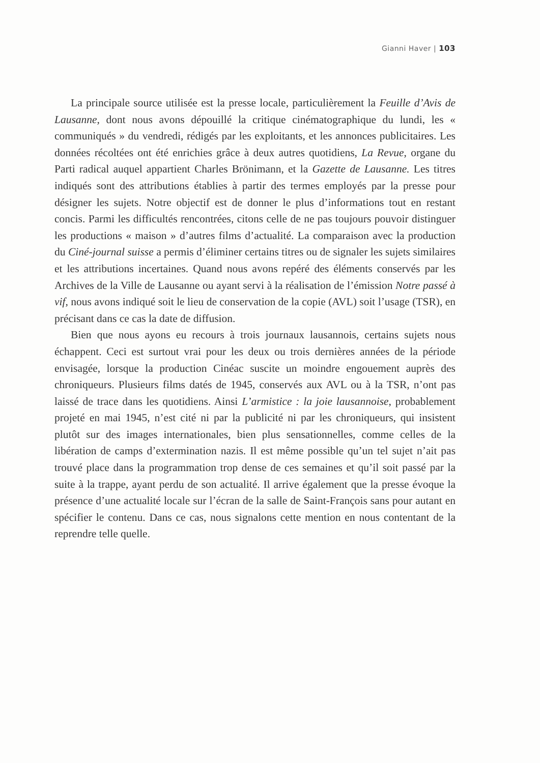Gianni Haver | 103
La principale source utilisée est la presse locale, particulièrement la Feuille d’Avis de Lausanne, dont nous avons dépouillé la critique cinématographique du lundi, les « communiqués » du vendredi, rédigés par les exploitants, et les annonces publicitaires. Les données récoltées ont été enrichies grâce à deux autres quotidiens, La Revue, organe du Parti radical auquel appartient Charles Brönimann, et la Gazette de Lausanne. Les titres indiqués sont des attributions établies à partir des termes employés par la presse pour désigner les sujets. Notre objectif est de donner le plus d’informations tout en restant concis. Parmi les difficultés rencontrées, citons celle de ne pas toujours pouvoir distinguer les productions « maison » d’autres films d’actualité. La comparaison avec la production du Ciné-journal suisse a permis d’éliminer certains titres ou de signaler les sujets similaires et les attributions incertaines. Quand nous avons repéré des éléments conservés par les Archives de la Ville de Lausanne ou ayant servi à la réalisation de l’émission Notre passé à vif, nous avons indiqué soit le lieu de conservation de la copie (AVL) soit l’usage (TSR), en précisant dans ce cas la date de diffusion.
Bien que nous ayons eu recours à trois journaux lausannois, certains sujets nous échappent. Ceci est surtout vrai pour les deux ou trois dernières années de la période envisagée, lorsque la production Cinéac suscite un moindre engouement auprès des chroniqueurs. Plusieurs films datés de 1945, conservés aux AVL ou à la TSR, n’ont pas laissé de trace dans les quotidiens. Ainsi L’armistice : la joie lausannoise, probablement projeté en mai 1945, n’est cité ni par la publicité ni par les chroniqueurs, qui insistent plutôt sur des images internationales, bien plus sensationnelles, comme celles de la libération de camps d’extermination nazis. Il est même possible qu’un tel sujet n’ait pas trouvé place dans la programmation trop dense de ces semaines et qu’il soit passé par la suite à la trappe, ayant perdu de son actualité. Il arrive également que la presse évoque la présence d’une actualité locale sur l’écran de la salle de Saint-François sans pour autant en spécifier le contenu. Dans ce cas, nous signalons cette mention en nous contentant de la reprendre telle quelle.